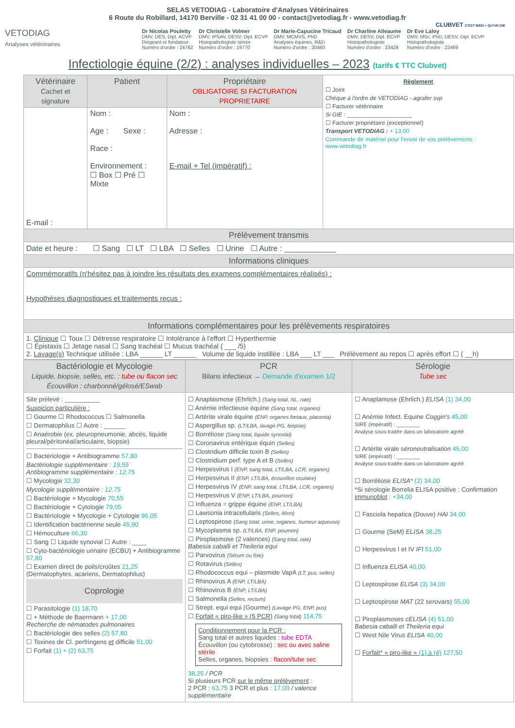SELAS VETODIAG - Laboratoire d'Analyses Vétérinaires
6 Route du Robillard, 14170 Berville - 02 31 41 00 00 - contact@vetodiag.fr - www.vetodiag.fr
CLUBVET C'EST BIEN + QU'UN GIE
VETODIAG
Analyses vétérinaires
Dr Nicolas Pouletty
DMV, DES, Dipl. ACVP
Dirigeant et fondateur
Numéro d'ordre : 24762
Dr Christelle Volmer
DMV, IPSAV, DESV, Dipl. ECVP
Histopathologiste sénior
Numéro d'ordre : 19770
Dr Marie-Capucine Tricaud
DMV, MCMVS, PhD
Analyses équines, R&D
Numéro d'ordre : 20480
Dr Charline Alleaume
DMV, DESV, Dipl. ECVP
Histopathologiste
Numéro d'ordre : 23429
Dr Eve Laloy
DMV, MSc, PhD, DESV, Dipl. ECVP
Histopathologiste
Numéro d'ordre : 22469
Infectiologie équine (2/2) : analyses individuelles – 2023 (tarifs € TTC Clubvet)
| Vétérinaire Cachet et signature | Patient | Propriétaire OBLIGATOIRE SI FACTURATION PROPRIETAIRE | Règlement ☐ Joint Chèque à l'ordre de VETODIAG - agrafer svp ☐ Facturer vétérinaire Si GIE : ____________________ ☐ Facturer propriétaire (exceptionnel) Transport VETODIAG : + 13,00 Commande de matériel pour l'envoi de vos prélèvements : www.vetodiag.fr |
| E-mail : | Nom : Age : Sexe : Race : Environnement : ☐ Box ☐ Pré ☐ Mixte | Nom : Adresse : E-mail + Tel (impératif) : | |
| Prélèvement transmis | | | |
| Date et heure : ☐ Sang ☐ LT ☐ LBA ☐ Selles ☐ Urine ☐ Autre : ____________ | | | |
| Informations cliniques | | | |
| Commémoratifs (n'hésitez pas à joindre les résultats des examens complémentaires réalisés) : Hypothèses diagnostiques et traitements reçus : | | | |
| Informations complémentaires pour les prélèvements respiratoires | | | |
| 1. Clinique ☐ Toux ☐ Détresse respiratoire ☐ Intolérance à l'effort ☐ Hyperthermie ☐ Épistaxis ☐ Jetage nasal ☐ Sang trachéal ☐ Mucus trachéal ( ___ /5) 2. Lavage(s) Technique utilisée : LBA ______ LT ______ Volume de liquide instillée : LBA ___ LT ___ Prélèvement au repos ☐ après effort ☐ ( __h) | | | |
| Bactériologie et Mycologie Liquide, biopsie, selles, etc. : tube ou flacon sec Écouvillon : charbonné/gélosé/ESwab | PCR Bilans infectieux → Demande d'examen 1/2 | Sérologie Tube sec |
| --- | --- | --- |
| Site prélevé : __________ Suspicion particulière : ☐ Gourme ☐ Rhodococcus ☐ Salmonella ☐ Dermatophilus ☐ Autre : ______ ☐ Anaérobie (ex. pleuropneumonie, abcès, liquide pleural/péritonéal/articulaire, biopsie) ☐ Bactériologie + Antibiogramme 57,80 Bactériologie supplémentaire : 19,55 Antibiogramme supplémentaire : 12,75 ☐ Mycologie 32,30 Mycologie supplémentaire : 12,75 ☐ Bactériologie + Mycologie 70,55 ☐ Bactériologie + Cytologie 79,05 ☐ Bactériologie + Mycologie + Cytologie 96,05 ☐ Identification bactérienne seule 45,90 ☐ Hémoculture 66,30 ☐ Sang ☐ Liquide synovial ☐ Autre : ____ ☐ Cyto-bactériologie urinaire (ECBU) + Antibiogramme 57,80 ☐ Examen direct de poils/croûtes 21,25 (Dermatophytes, acariens, Dermatophilus) Coprologie ☐ Parasitologie (1) 18,70 ☐ + Méthode de Baermann + 17,00 Recherche de nématodes pulmonaires ☐ Bactériologie des selles (2) 57,80 ☐ Toxines de Cl. perfringens et difficile 51,00 ☐ Forfait (1) + (2) 63,75 | ☐ Anaplasmose (Ehrlich.) (Sang total, NL, rate) ☐ Anémie infectieuse équine (Sang total, organes) ☐ Artérite virale équine (ENP, organes fœtaux, placenta) ☐ Aspergillus sp. (LT/LBA, lavage PG, biopsie) ☐ Borréliose (Sang total, liquide synovial) ☐ Coronavirus entérique équin (Selles) ☐ Clostridium difficile toxin B (Selles) ☐ Clostridium perf. type A et B (Selles) ☐ Herpesvirus I (ENP, sang total, LT/LBA, LCR, organes) ☐ Herpesvirus II (ENP, LT/LBA, écouvillon oculaire) ☐ Herpesvirus IV (ENP, sang total, LT/LBA, LCR, organes) ☐ Herpesvirus V (ENP, LT/LBA, poumon) ☐ Influenza = grippe équine (ENP, LT/LBA) ☐ Lawsonia intracellularis (Selles, iléon) ☐ Leptospirose (Sang total, urine, organes, humeur aqueuse) ☐ Mycoplasma sp. (LT/LBA, ENP, poumon) ☐ Piroplasmose (2 valences) (Sang total, rate) Babesia caballi et Theileria equi ☐ Parvovirus (Sérum ou foie) ☐ Rotavirus (Selles) ☐ Rhodococcus equi – plasmide VapA (LT, pus, selles) ☐ Rhinovirus A (ENP, LT/LBA) ☐ Rhinovirus B (ENP, LT/LBA) ☐ Salmonella (Selles, rectum) ☐ Strept. equi equi (Gourme) (Lavage PG, ENP, pus) ☐ Forfait « piro-like » (5 PCR) (Sang total) 114,75 Conditionnement pour la PCR : Sang total et autres liquides : tube EDTA Écouvillon (ou cytobrosse) : sec ou avec saline stérile Selles, organes, biopsies : flacon/tube sec 38,25 / PCR Si plusieurs PCR sur le même prélèvement : 2 PCR : 63,75 3 PCR et plus : 17,00 / valence supplémentaire | ☐ Anaplamose (Ehrlich.) ELISA (1) 34,00 ☐ Anémie Infect. Equine Coggin's 45,00 SIRE (impératif) : ________ Analyse sous-traitée dans un laboratoire agréé ☐ Artérite virale séroneutralisation 45,00 SIRE (impératif) : ________ Analyse sous-traitée dans un laboratoire agréé ☐ Borréliose ELISA* (2) 34,00 *Si sérologie Borrelia ELISA positive : Confirmation immunoblot : +34,00 ☐ Fasciola hepatica (Douve) HAI 34,00 ☐ Gourme (SeM) ELISA 38,25 ☐ Herpesvirus I et IV IFI 51,00 ☐ Influenza ELISA 40,00 ☐ Leptospirose ELISA (3) 34,00 ☐ Leptospirose MAT (22 serovars) 55,00 ☐ Piroplasmoses cELISA (4) 51,00 Babesia caballi et Theileria equi ☐ West Nile Virus ELISA 40,00 ☐ Forfait* « piro-like » (1) à (4) 127,50 |